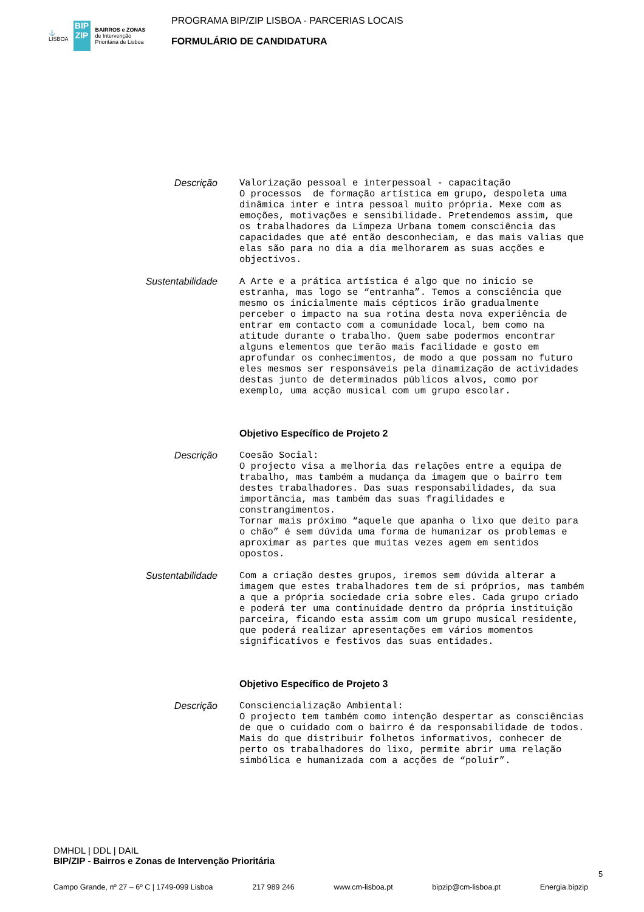⚓
LISBOA
BIP
ZIP
BAIRROS e ZONAS
de Intervenção
Prioritária de Lisboa
PROGRAMA BIP/ZIP LISBOA - PARCERIAS LOCAIS
FORMULÁRIO DE CANDIDATURA
Descrição
Valorização pessoal e interpessoal - capacitação O processos de formação artística em grupo, despoleta uma dinâmica inter e intra pessoal muito própria. Mexe com as emoções, motivações e sensibilidade. Pretendemos assim, que os trabalhadores da Limpeza Urbana tomem consciência das capacidades que até então desconheciam, e das mais valias que elas são para no dia a dia melhorarem as suas acções e objectivos.
Sustentabilidade
A Arte e a prática artística é algo que no inicio se estranha, mas logo se “entranha”. Temos a consciência que mesmo os inicialmente mais cépticos irão gradualmente perceber o impacto na sua rotina desta nova experiência de entrar em contacto com a comunidade local, bem como na atitude durante o trabalho. Quem sabe podermos encontrar alguns elementos que terão mais facilidade e gosto em aprofundar os conhecimentos, de modo a que possam no futuro eles mesmos ser responsáveis pela dinamização de actividades destas junto de determinados públicos alvos, como por exemplo, uma acção musical com um grupo escolar.
Objetivo Específico de Projeto 2
Descrição
Coesão Social: O projecto visa a melhoria das relações entre a equipa de trabalho, mas também a mudança da imagem que o bairro tem destes trabalhadores. Das suas responsabilidades, da sua importância, mas também das suas fragilidades e constrangimentos. Tornar mais próximo “aquele que apanha o lixo que deito para o chão” é sem dúvida uma forma de humanizar os problemas e aproximar as partes que muitas vezes agem em sentidos opostos.
Sustentabilidade
Com a criação destes grupos, iremos sem dúvida alterar a imagem que estes trabalhadores tem de si próprios, mas também a que a própria sociedade cria sobre eles. Cada grupo criado e poderá ter uma continuidade dentro da própria instituição parceira, ficando esta assim com um grupo musical residente, que poderá realizar apresentações em vários momentos significativos e festivos das suas entidades.
Objetivo Específico de Projeto 3
Descrição
Consciencialização Ambiental: O projecto tem também como intenção despertar as consciências de que o cuidado com o bairro é da responsabilidade de todos. Mais do que distribuir folhetos informativos, conhecer de perto os trabalhadores do lixo, permite abrir uma relação simbólica e humanizada com a acções de “poluir”.
DMHDL | DDL | DAIL
BIP/ZIP - Bairros e Zonas de Intervenção Prioritária
5
Campo Grande, nº 27 – 6º C | 1749-099 Lisboa 217 989 246 www.cm-lisboa.pt bipzip@cm-lisboa.pt Energia.bipzip